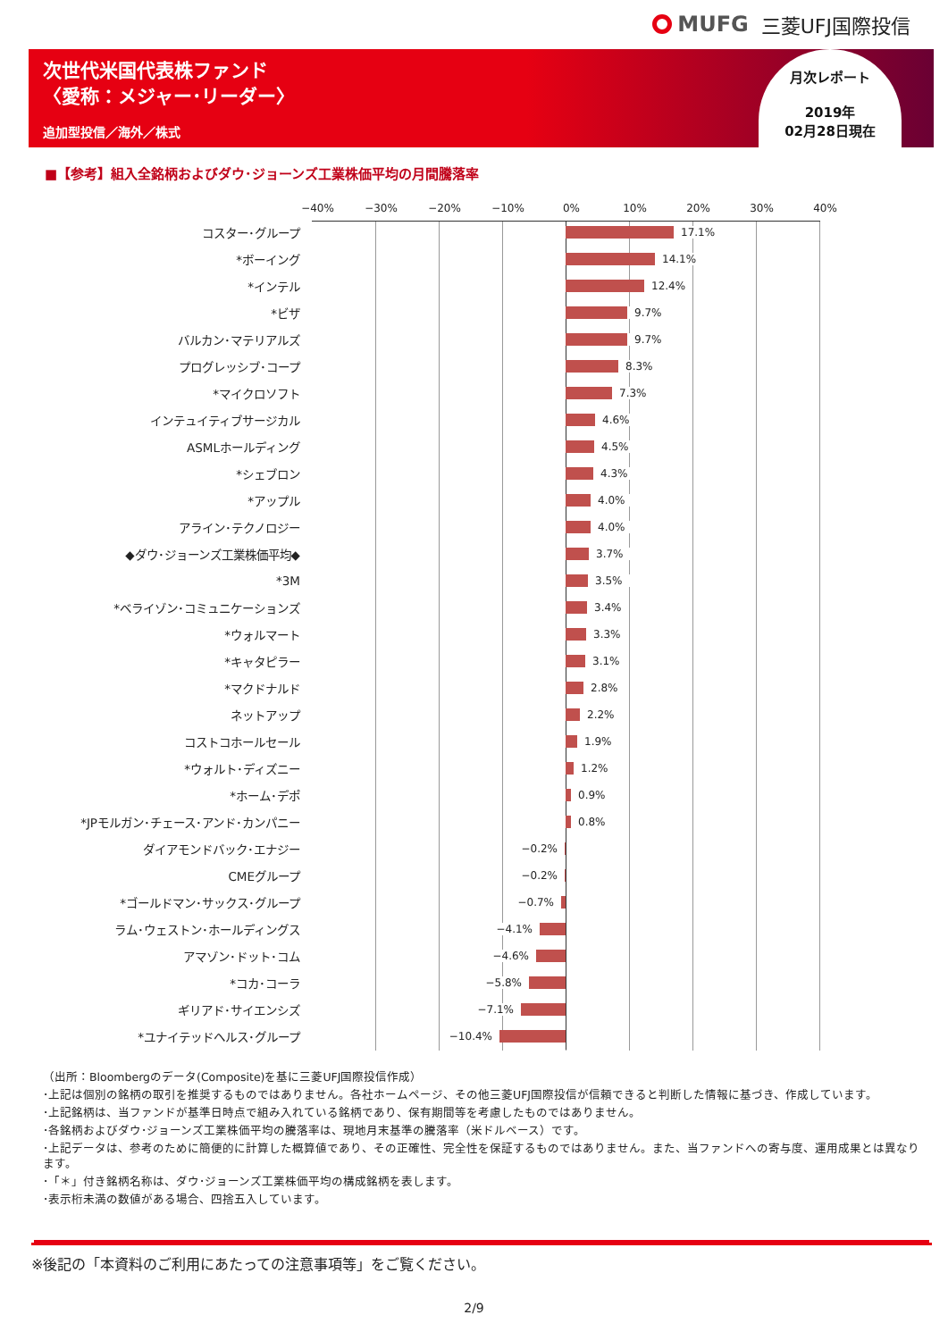MUFG 三菱UFJ国際投信
次世代米国代表株ファンド
〈愛称：メジャー･リーダー〉
追加型投信／海外／株式
月次レポート
2019年
02月28日現在
■【参考】組入全銘柄およびダウ･ジョーンズ工業株価平均の月間騰落率
−40% −30% −20% −10% 0% 10% 20% 30% 40%
コスター･グループ 17.1%
*ボーイング 14.1%
*インテル 12.4%
*ビザ 9.7%
バルカン･マテリアルズ 9.7%
プログレッシブ･コープ 8.3%
*マイクロソフト 7.3%
インテュイティブサージカル 4.6%
ASMLホールディング 4.5%
*シェブロン 4.3%
*アップル 4.0%
アライン･テクノロジー 4.0%
◆ダウ･ジョーンズ工業株価平均◆ 3.7%
*3M 3.5%
*ベライゾン･コミュニケーションズ 3.4%
*ウォルマート 3.3%
*キャタピラー 3.1%
*マクドナルド 2.8%
ネットアップ 2.2%
コストコホールセール 1.9%
*ウォルト･ディズニー 1.2%
*ホーム･デポ 0.9%
*JPモルガン･チェース･アンド･カンパニー 0.8%
ダイアモンドバック･エナジー −0.2%
CMEグループ −0.2%
*ゴールドマン･サックス･グループ −0.7%
ラム･ウェストン･ホールディングス −4.1%
アマゾン･ドット･コム −4.6%
*コカ･コーラ −5.8%
ギリアド･サイエンシズ −7.1%
*ユナイテッドヘルス･グループ −10.4%
（出所：Bloombergのデータ(Composite)を基に三菱UFJ国際投信作成）
･上記は個別の銘柄の取引を推奨するものではありません。各社ホームページ、その他三菱UFJ国際投信が信頼できると判断した情報に基づき、作成しています。
･上記銘柄は、当ファンドが基準日時点で組み入れている銘柄であり、保有期間等を考慮したものではありません。
･各銘柄およびダウ･ジョーンズ工業株価平均の騰落率は、現地月末基準の騰落率（米ドルベース）です。
･上記データは、参考のために簡便的に計算した概算値であり、その正確性、完全性を保証するものではありません。また、当ファンドへの寄与度、運用成果とは異なります。
･「＊」付き銘柄名称は、ダウ･ジョーンズ工業株価平均の構成銘柄を表します。
･表示桁未満の数値がある場合、四捨五入しています。
※後記の「本資料のご利用にあたっての注意事項等」をご覧ください。
2/9